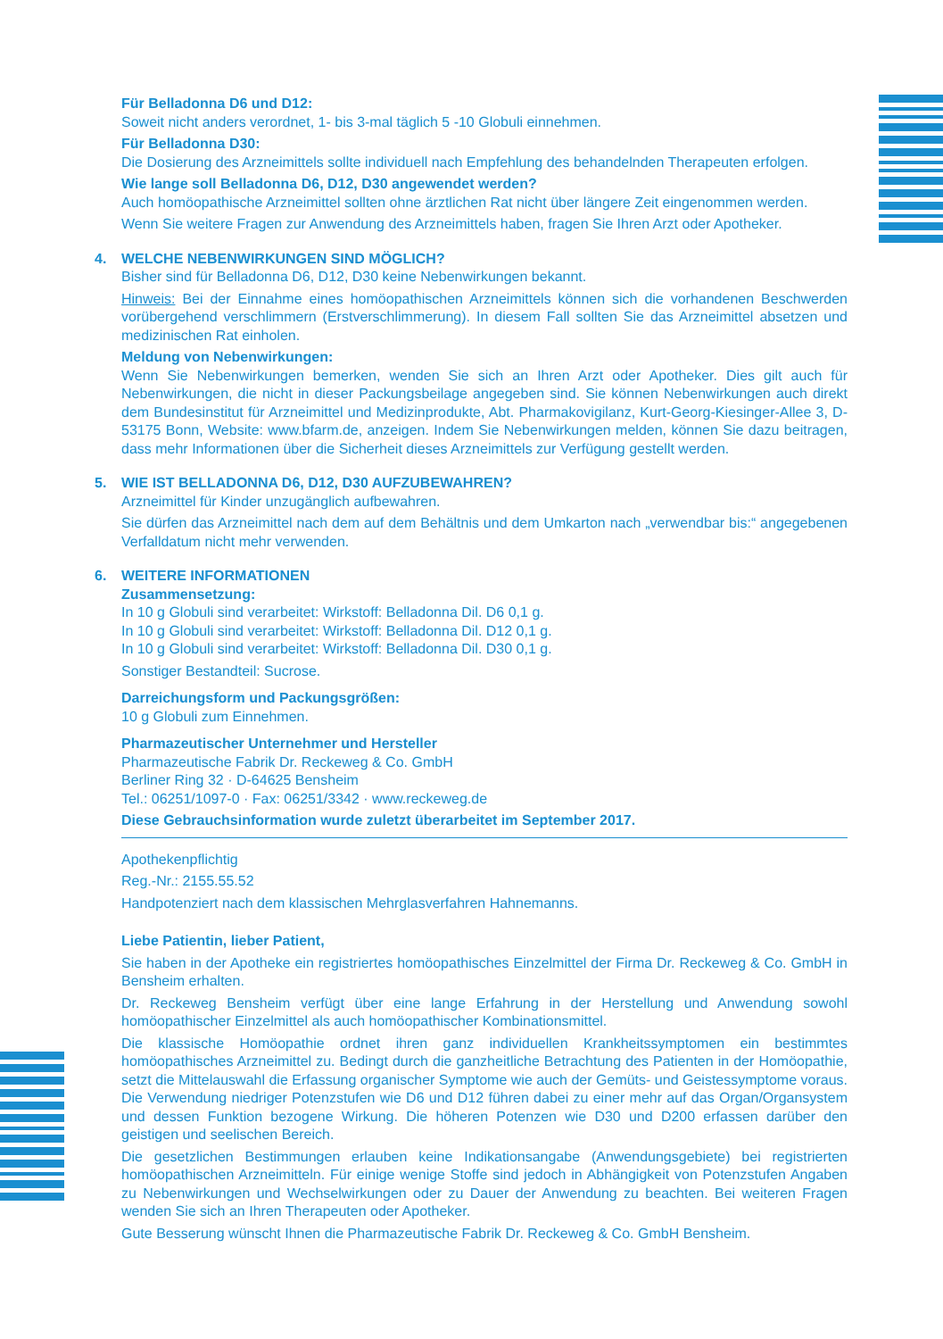Für Belladonna D6 und D12:
Soweit nicht anders verordnet, 1- bis 3-mal täglich 5 -10 Globuli einnehmen.
Für Belladonna D30:
Die Dosierung des Arzneimittels sollte individuell nach Empfehlung des behandelnden Therapeuten erfolgen.
Wie lange soll Belladonna D6, D12, D30 angewendet werden?
Auch homöopathische Arzneimittel sollten ohne ärztlichen Rat nicht über längere Zeit eingenommen werden.
Wenn Sie weitere Fragen zur Anwendung des Arzneimittels haben, fragen Sie Ihren Arzt oder Apotheker.
4. WELCHE NEBENWIRKUNGEN SIND MÖGLICH?
Bisher sind für Belladonna D6, D12, D30 keine Nebenwirkungen bekannt.
Hinweis: Bei der Einnahme eines homöopathischen Arzneimittels können sich die vorhandenen Beschwerden vorübergehend verschlimmern (Erstverschlimmerung). In diesem Fall sollten Sie das Arzneimittel absetzen und medizinischen Rat einholen.
Meldung von Nebenwirkungen:
Wenn Sie Nebenwirkungen bemerken, wenden Sie sich an Ihren Arzt oder Apotheker. Dies gilt auch für Nebenwirkungen, die nicht in dieser Packungsbeilage angegeben sind. Sie können Nebenwirkungen auch direkt dem Bundesinstitut für Arzneimittel und Medizinprodukte, Abt. Pharmakovigilanz, Kurt-Georg-Kiesinger-Allee 3, D-53175 Bonn, Website: www.bfarm.de, anzeigen. Indem Sie Nebenwirkungen melden, können Sie dazu beitragen, dass mehr Informationen über die Sicherheit dieses Arzneimittels zur Verfügung gestellt werden.
5. WIE IST BELLADONNA D6, D12, D30 AUFZUBEWAHREN?
Arzneimittel für Kinder unzugänglich aufbewahren.
Sie dürfen das Arzneimittel nach dem auf dem Behältnis und dem Umkarton nach „verwendbar bis:“ angegebenen Verfalldatum nicht mehr verwenden.
6. WEITERE INFORMATIONEN
Zusammensetzung:
In 10 g Globuli sind verarbeitet: Wirkstoff: Belladonna Dil. D6 0,1 g.
In 10 g Globuli sind verarbeitet: Wirkstoff: Belladonna Dil. D12 0,1 g.
In 10 g Globuli sind verarbeitet: Wirkstoff: Belladonna Dil. D30 0,1 g.
Sonstiger Bestandteil: Sucrose.
Darreichungsform und Packungsgrößen:
10 g Globuli zum Einnehmen.
Pharmazeutischer Unternehmer und Hersteller
Pharmazeutische Fabrik Dr. Reckeweg & Co. GmbH
Berliner Ring 32 · D-64625 Bensheim
Tel.: 06251/1097-0 · Fax: 06251/3342 · www.reckeweg.de
Diese Gebrauchsinformation wurde zuletzt überarbeitet im September 2017.
Apothekenpflichtig
Reg.-Nr.: 2155.55.52
Handpotenziert nach dem klassischen Mehrglasverfahren Hahnemanns.
Liebe Patientin, lieber Patient,
Sie haben in der Apotheke ein registriertes homöopathisches Einzelmittel der Firma Dr. Reckeweg & Co. GmbH in Bensheim erhalten.
Dr. Reckeweg Bensheim verfügt über eine lange Erfahrung in der Herstellung und Anwendung sowohl homöopathischer Einzelmittel als auch homöopathischer Kombinationsmittel.
Die klassische Homöopathie ordnet ihren ganz individuellen Krankheitssymptomen ein bestimmtes homöopathisches Arzneimittel zu. Bedingt durch die ganzheitliche Betrachtung des Patienten in der Homöopathie, setzt die Mittelauswahl die Erfassung organischer Symptome wie auch der Gemüts- und Geistessymptome voraus. Die Verwendung niedriger Potenzstufen wie D6 und D12 führen dabei zu einer mehr auf das Organ/Organsystem und dessen Funktion bezogene Wirkung. Die höheren Potenzen wie D30 und D200 erfassen darüber den geistigen und seelischen Bereich.
Die gesetzlichen Bestimmungen erlauben keine Indikationsangabe (Anwendungsgebiete) bei registrierten homöopathischen Arzneimitteln. Für einige wenige Stoffe sind jedoch in Abhängigkeit von Potenzstufen Angaben zu Nebenwirkungen und Wechselwirkungen oder zu Dauer der Anwendung zu beachten. Bei weiteren Fragen wenden Sie sich an Ihren Therapeuten oder Apotheker.
Gute Besserung wünscht Ihnen die Pharmazeutische Fabrik Dr. Reckeweg & Co. GmbH Bensheim.